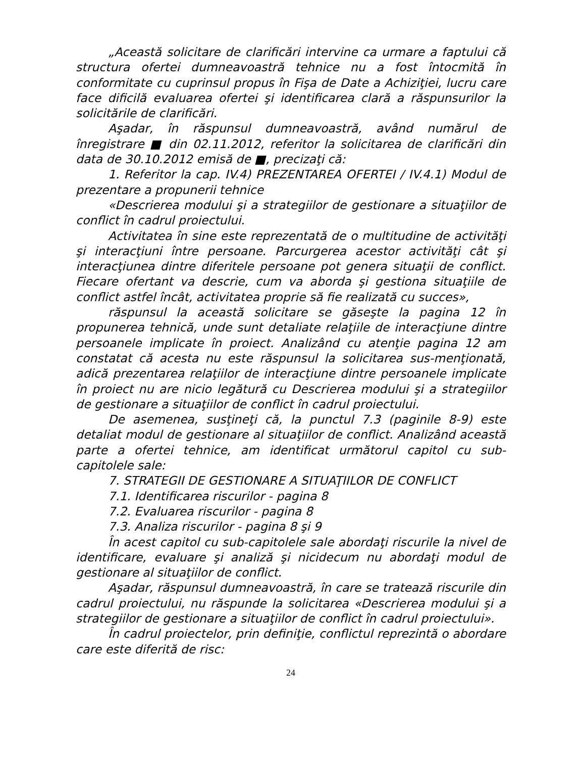„Această solicitare de clarificări intervine ca urmare a faptului că structura ofertei dumneavoastră tehnice nu a fost întocmită în conformitate cu cuprinsul propus în Fişa de Date a Achiziţiei, lucru care face dificilă evaluarea ofertei şi identificarea clară a răspunsurilor la solicitările de clarificări.
Aşadar, în răspunsul dumneavoastră, având numărul de înregistrare ■ din 02.11.2012, referitor la solicitarea de clarificări din data de 30.10.2012 emisă de ■, precizaţi că:
1. Referitor la cap. IV.4) PREZENTAREA OFERTEI / IV.4.1) Modul de prezentare a propunerii tehnice
«Descrierea modului şi a strategiilor de gestionare a situaţiilor de conflict în cadrul proiectului.
Activitatea în sine este reprezentată de o multitudine de activităţi şi interacţiuni între persoane. Parcurgerea acestor activităţi cât şi interacţiunea dintre diferitele persoane pot genera situaţii de conflict. Fiecare ofertant va descrie, cum va aborda şi gestiona situaţiile de conflict astfel încât, activitatea proprie să fie realizată cu succes»,
răspunsul la această solicitare se găseşte la pagina 12 în propunerea tehnică, unde sunt detaliate relaţiile de interacţiune dintre persoanele implicate în proiect. Analizând cu atenţie pagina 12 am constatat că acesta nu este răspunsul la solicitarea sus-menţionată, adică prezentarea relaţiilor de interacţiune dintre persoanele implicate în proiect nu are nicio legătură cu Descrierea modului şi a strategiilor de gestionare a situaţiilor de conflict în cadrul proiectului.
De asemenea, susţineţi că, la punctul 7.3 (paginile 8-9) este detaliat modul de gestionare al situaţiilor de conflict. Analizând această parte a ofertei tehnice, am identificat următorul capitol cu sub-capitolele sale:
7. STRATEGII DE GESTIONARE A SITUAŢIILOR DE CONFLICT
7.1. Identificarea riscurilor - pagina 8
7.2. Evaluarea riscurilor - pagina 8
7.3. Analiza riscurilor - pagina 8 şi 9
În acest capitol cu sub-capitolele sale abordaţi riscurile la nivel de identificare, evaluare şi analiză şi nicidecum nu abordaţi modul de gestionare al situaţiilor de conflict.
Aşadar, răspunsul dumneavoastră, în care se tratează riscurile din cadrul proiectului, nu răspunde la solicitarea «Descrierea modului şi a strategiilor de gestionare a situaţiilor de conflict în cadrul proiectului».
În cadrul proiectelor, prin definiţie, conflictul reprezintă o abordare care este diferită de risc:
24